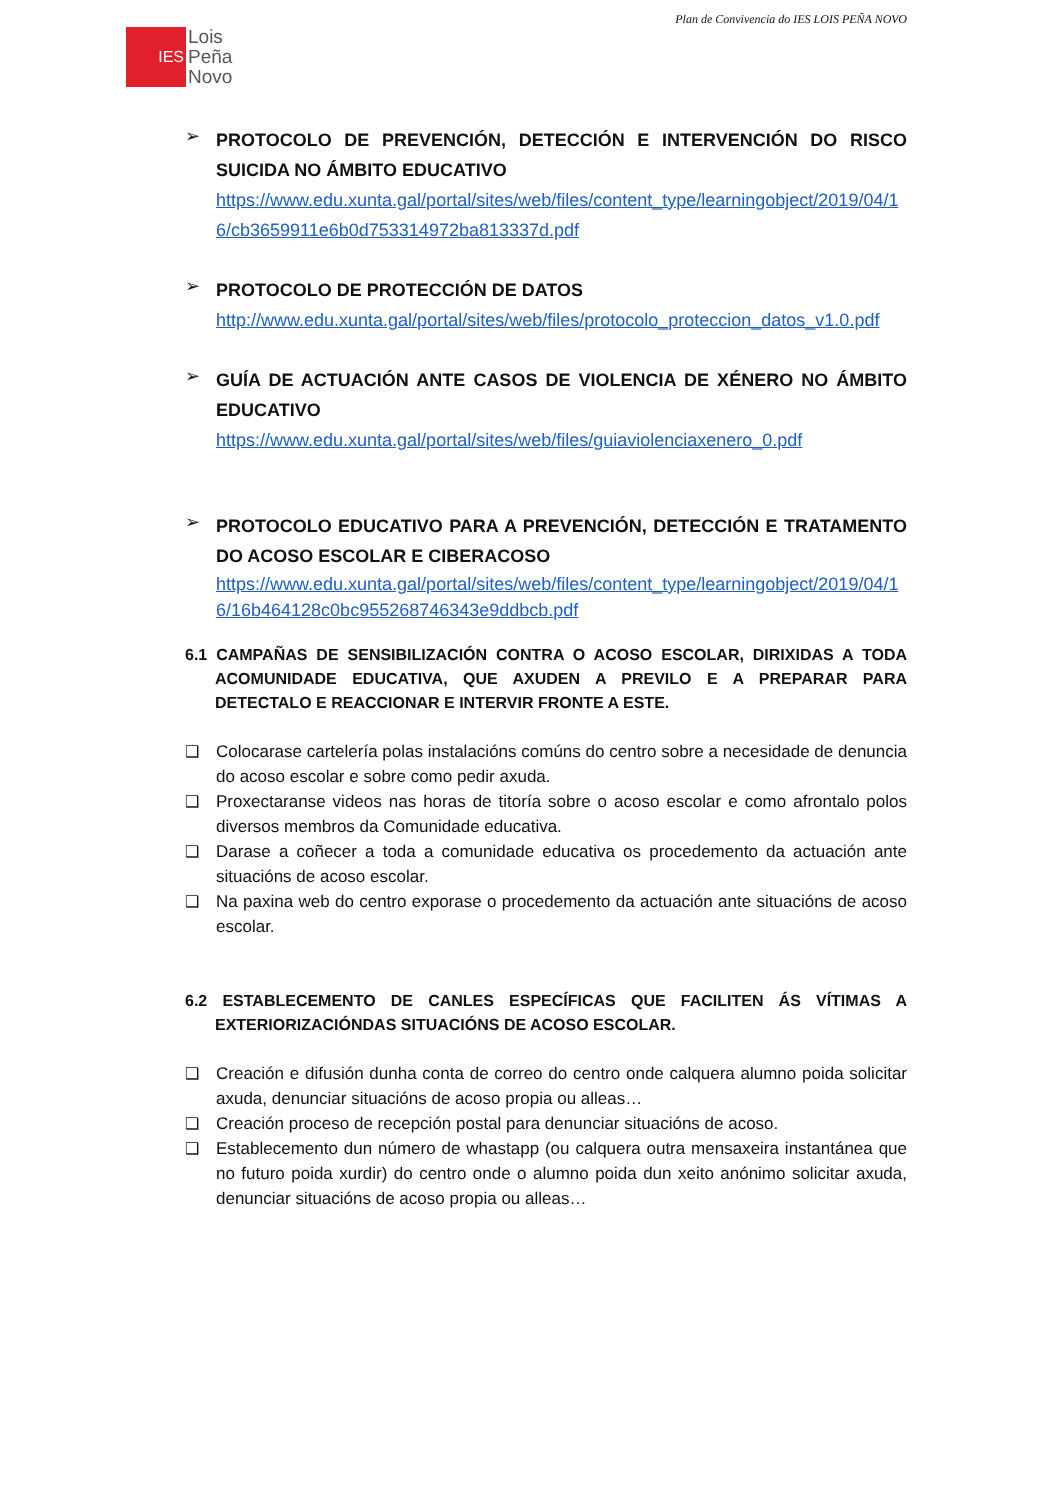Plan de Convivencia do IES LOIS PEÑA NOVO
IES
Lois
Peña
Novo
➢
PROTOCOLO DE PREVENCIÓN, DETECCIÓN E INTERVENCIÓN DO RISCO SUICIDA NO ÁMBITO EDUCATIVO
https://www.edu.xunta.gal/portal/sites/web/files/content_type/learningobject/2019/04/16/cb3659911e6b0d753314972ba813337d.pdf
➢
PROTOCOLO DE PROTECCIÓN DE DATOS
http://www.edu.xunta.gal/portal/sites/web/files/protocolo_proteccion_datos_v1.0.pdf
➢
GUÍA DE ACTUACIÓN ANTE CASOS DE VIOLENCIA DE XÉNERO NO ÁMBITO EDUCATIVO
https://www.edu.xunta.gal/portal/sites/web/files/guiaviolenciaxenero_0.pdf
➢
PROTOCOLO EDUCATIVO PARA A PREVENCIÓN, DETECCIÓN E TRATAMENTO DO ACOSO ESCOLAR E CIBERACOSO
https://www.edu.xunta.gal/portal/sites/web/files/content_type/learningobject/2019/04/16/16b464128c0bc955268746343e9ddbcb.pdf
6.1 CAMPAÑAS DE SENSIBILIZACIÓN CONTRA O ACOSO ESCOLAR, DIRIXIDAS A TODA ACOMUNIDADE EDUCATIVA, QUE AXUDEN A PREVILO E A PREPARAR PARA DETECTALO E REACCIONAR E INTERVIR FRONTE A ESTE.
❑ Colocarase cartelería polas instalacións comúns do centro sobre a necesidade de denuncia do acoso escolar e sobre como pedir axuda.
❑ Proxectaranse videos nas horas de titoría sobre o acoso escolar e como afrontalo polos diversos membros da Comunidade educativa.
❑ Darase a coñecer a toda a comunidade educativa os procedemento da actuación ante situacións de acoso escolar.
❑ Na paxina web do centro exporase o procedemento da actuación ante situacións de acoso escolar.
6.2 ESTABLECEMENTO DE CANLES ESPECÍFICAS QUE FACILITEN ÁS VÍTIMAS A EXTERIORIZACIÓNDAS SITUACIÓNS DE ACOSO ESCOLAR.
❑ Creación e difusión dunha conta de correo do centro onde calquera alumno poida solicitar axuda, denunciar situacións de acoso propia ou alleas…
❑ Creación proceso de recepción postal para denunciar situacións de acoso.
❑ Establecemento dun número de whastapp (ou calquera outra mensaxeira instantánea que no futuro poida xurdir) do centro onde o alumno poida dun xeito anónimo solicitar axuda, denunciar situacións de acoso propia ou alleas…